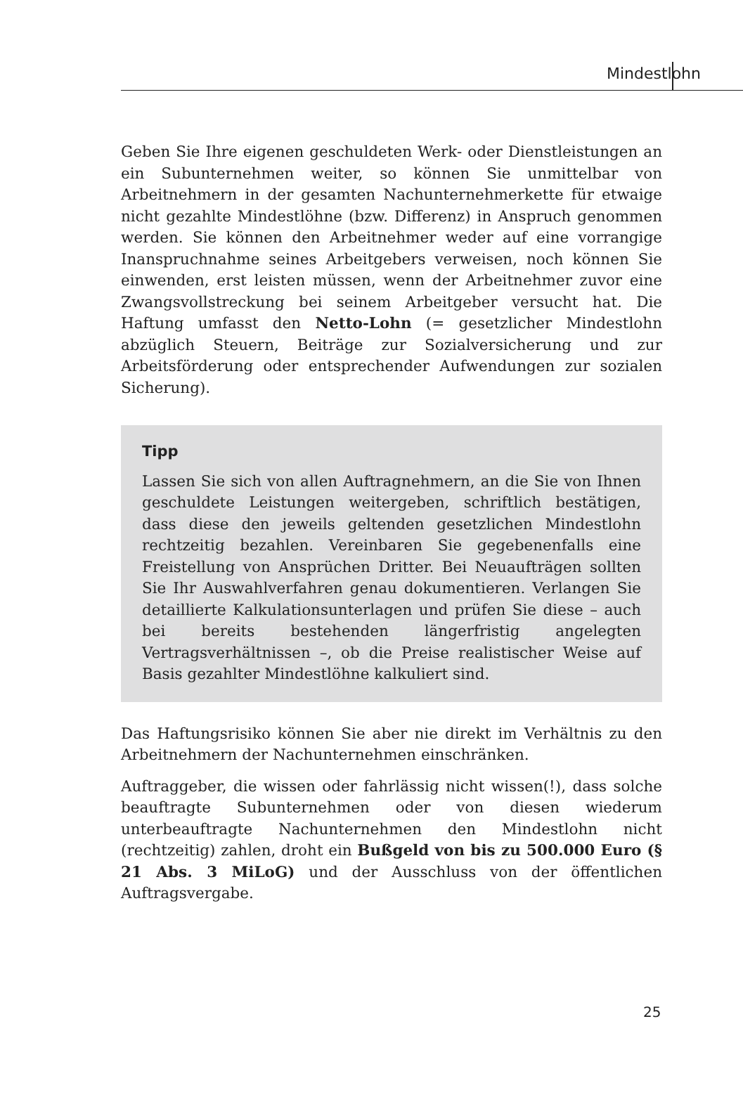Mindestlohn
Geben Sie Ihre eigenen geschuldeten Werk- oder Dienstleistungen an ein Subunternehmen weiter, so können Sie unmittelbar von Arbeitnehmern in der gesamten Nachunternehmerkette für etwaige nicht gezahlte Mindestlöhne (bzw. Differenz) in Anspruch genommen werden. Sie können den Arbeitnehmer weder auf eine vorrangige Inanspruchnahme seines Arbeitgebers verweisen, noch können Sie einwenden, erst leisten müssen, wenn der Arbeitnehmer zuvor eine Zwangsvollstreckung bei seinem Arbeitgeber versucht hat. Die Haftung umfasst den Netto-Lohn (= gesetzlicher Mindestlohn abzüglich Steuern, Beiträge zur Sozialversicherung und zur Arbeitsförderung oder entsprechender Aufwendungen zur sozialen Sicherung).
Tipp
Lassen Sie sich von allen Auftragnehmern, an die Sie von Ihnen geschuldete Leistungen weitergeben, schriftlich bestätigen, dass diese den jeweils geltenden gesetzlichen Mindestlohn rechtzeitig bezahlen. Vereinbaren Sie gegebenenfalls eine Freistellung von Ansprüchen Dritter. Bei Neuaufträgen sollten Sie Ihr Auswahlverfahren genau dokumentieren. Verlangen Sie detaillierte Kalkulationsunterlagen und prüfen Sie diese – auch bei bereits bestehenden längerfristig angelegten Vertragsverhältnissen –, ob die Preise realistischer Weise auf Basis gezahlter Mindestlöhne kalkuliert sind.
Das Haftungsrisiko können Sie aber nie direkt im Verhältnis zu den Arbeitnehmern der Nachunternehmen einschränken.
Auftraggeber, die wissen oder fahrlässig nicht wissen(!), dass solche beauftragte Subunternehmen oder von diesen wiederum unterbeauftragte Nachunternehmen den Mindestlohn nicht (rechtzeitig) zahlen, droht ein Bußgeld von bis zu 500.000 Euro (§ 21 Abs. 3 MiLoG) und der Ausschluss von der öffentlichen Auftragsvergabe.
25